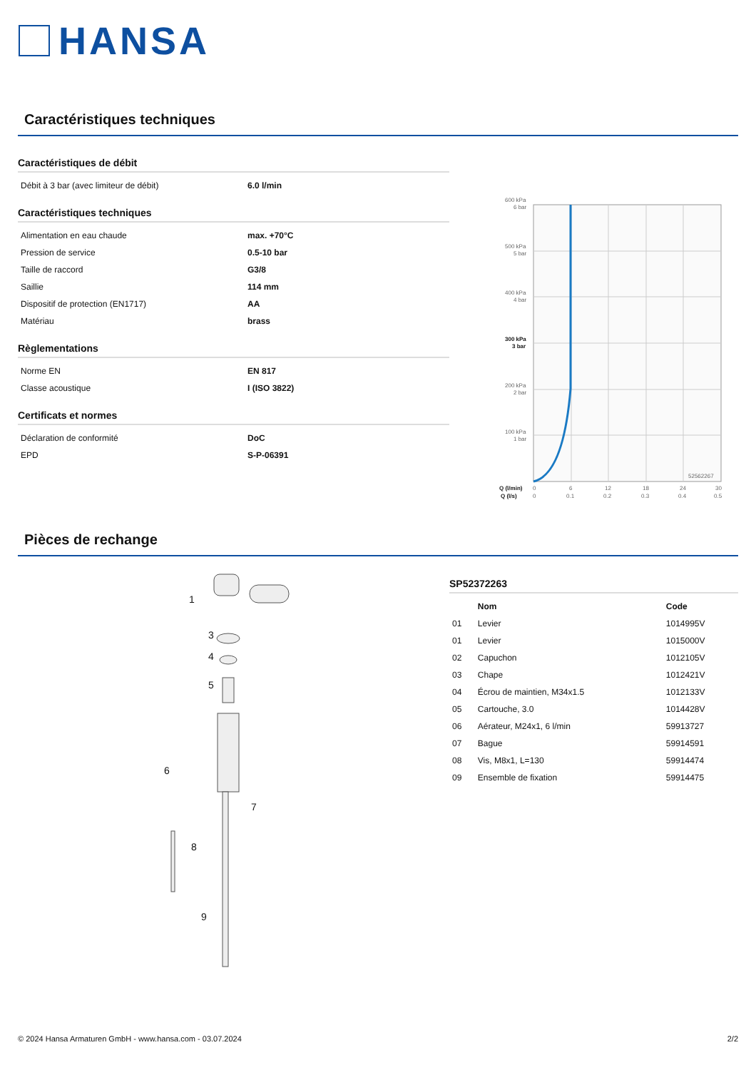HANSA
Caractéristiques techniques
Caractéristiques de débit
| Débit à 3 bar (avec limiteur de débit) | 6.0 l/min |
Caractéristiques techniques
| Alimentation en eau chaude | max. +70°C |
| Pression de service | 0.5-10 bar |
| Taille de raccord | G3/8 |
| Saillie | 114 mm |
| Dispositif de protection (EN1717) | AA |
| Matériau | brass |
Règlementations
| Norme EN | EN 817 |
| Classe acoustique | I (ISO 3822) |
Certificats et normes
| Déclaration de conformité | DoC |
| EPD | S-P-06391 |
600 kPa
6 bar
500 kPa
5 bar
400 kPa
4 bar
300 kPa
3 bar
200 kPa
2 bar
100 kPa
1 bar
52562267
Q (l/min)
0
6
12
18
24
30
Q (l/s)
0
0.1
0.2
0.3
0.4
0.5
Pièces de rechange
1
3
4
5
6
7
8
9
SP52372263
| | Nom | Code |
| --- | --- | --- |
| 01 | Levier | 1014995V |
| 01 | Levier | 1015000V |
| 02 | Capuchon | 1012105V |
| 03 | Chape | 1012421V |
| 04 | Écrou de maintien, M34x1.5 | 1012133V |
| 05 | Cartouche, 3.0 | 1014428V |
| 06 | Aérateur, M24x1, 6 l/min | 59913727 |
| 07 | Bague | 59914591 |
| 08 | Vis, M8x1, L=130 | 59914474 |
| 09 | Ensemble de fixation | 59914475 |
© 2024 Hansa Armaturen GmbH - www.hansa.com - 03.07.2024 2/2